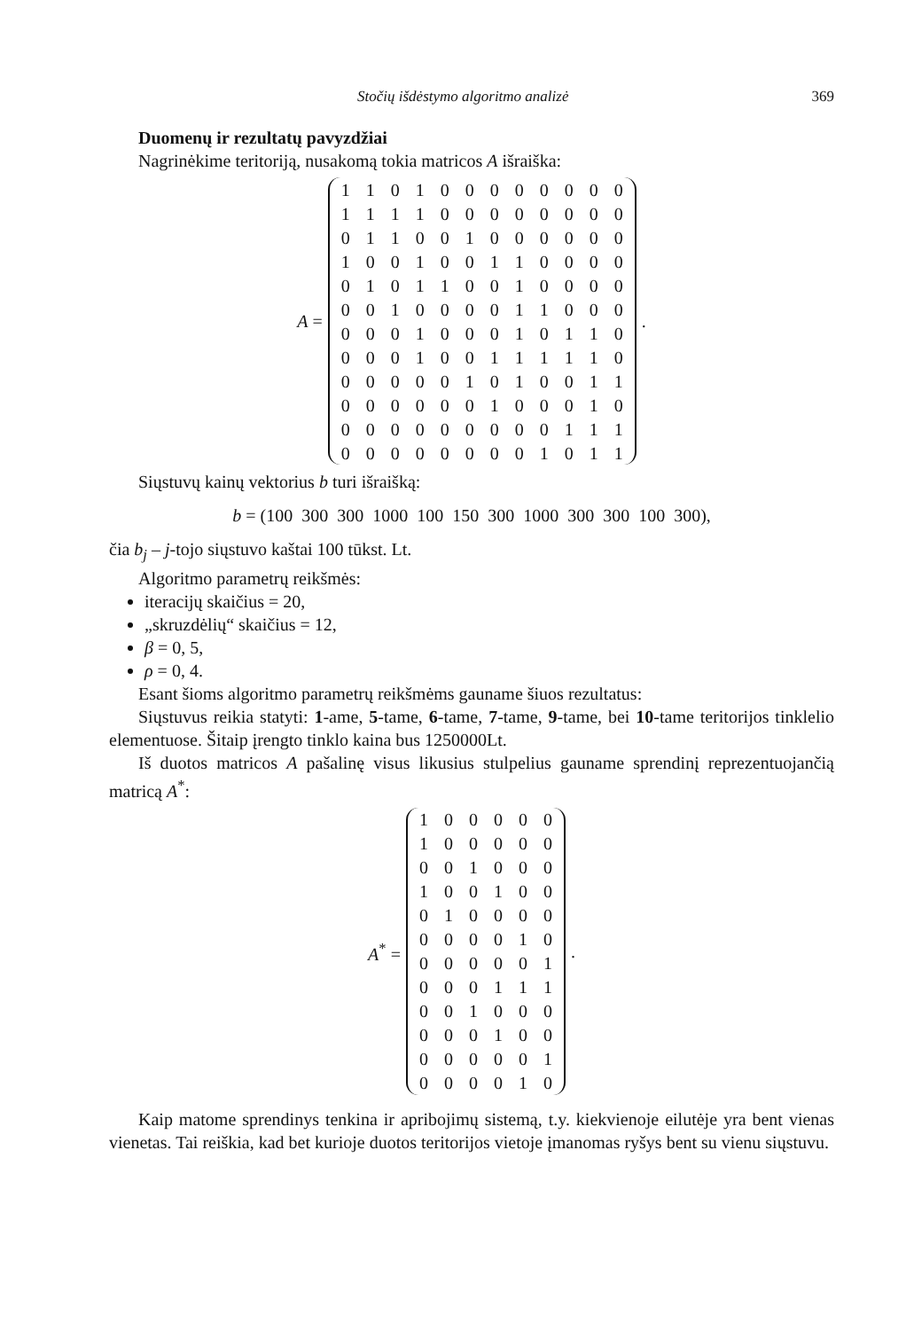Stočių išdėstymo algoritmo analizė 369
Duomenų ir rezultatų pavyzdžiai
Nagrinėkime teritoriją, nusakomą tokia matricos A išraiška:
A =
| 1 | 1 | 0 | 1 | 0 | 0 | 0 | 0 | 0 | 0 | 0 | 0 |
| 1 | 1 | 1 | 1 | 0 | 0 | 0 | 0 | 0 | 0 | 0 | 0 |
| 0 | 1 | 1 | 0 | 0 | 1 | 0 | 0 | 0 | 0 | 0 | 0 |
| 1 | 0 | 0 | 1 | 0 | 0 | 1 | 1 | 0 | 0 | 0 | 0 |
| 0 | 1 | 0 | 1 | 1 | 0 | 0 | 1 | 0 | 0 | 0 | 0 |
| 0 | 0 | 1 | 0 | 0 | 0 | 0 | 1 | 1 | 0 | 0 | 0 |
| 0 | 0 | 0 | 1 | 0 | 0 | 0 | 1 | 0 | 1 | 1 | 0 |
| 0 | 0 | 0 | 1 | 0 | 0 | 1 | 1 | 1 | 1 | 1 | 0 |
| 0 | 0 | 0 | 0 | 0 | 1 | 0 | 1 | 0 | 0 | 1 | 1 |
| 0 | 0 | 0 | 0 | 0 | 0 | 1 | 0 | 0 | 0 | 1 | 0 |
| 0 | 0 | 0 | 0 | 0 | 0 | 0 | 0 | 0 | 1 | 1 | 1 |
| 0 | 0 | 0 | 0 | 0 | 0 | 0 | 0 | 1 | 0 | 1 | 1 |
.
Siųstuvų kainų vektorius b turi išraišką:
b = (100 300 300 1000 100 150 300 1000 300 300 100 300),
čia b<sub>j</sub> – j-tojo siųstuvo kaštai 100 tūkst. Lt.
Algoritmo parametrų reikšmės:
iteracijų skaičius = 20,
„skruzdėlių“ skaičius = 12,
β = 0, 5,
ρ = 0, 4.
Esant šioms algoritmo parametrų reikšmėms gauname šiuos rezultatus:
Siųstuvus reikia statyti: 1-ame, 5-tame, 6-tame, 7-tame, 9-tame, bei 10-tame teritorijos tinklelio elementuose. Šitaip įrengto tinklo kaina bus 1250000Lt.
Iš duotos matricos A pašalinę visus likusius stulpelius gauname sprendinį reprezentuojančią matricą A<sup>*</sup>:
A<sup>*</sup> =
| 1 | 0 | 0 | 0 | 0 | 0 |
| 1 | 0 | 0 | 0 | 0 | 0 |
| 0 | 0 | 1 | 0 | 0 | 0 |
| 1 | 0 | 0 | 1 | 0 | 0 |
| 0 | 1 | 0 | 0 | 0 | 0 |
| 0 | 0 | 0 | 0 | 1 | 0 |
| 0 | 0 | 0 | 0 | 0 | 1 |
| 0 | 0 | 0 | 1 | 1 | 1 |
| 0 | 0 | 1 | 0 | 0 | 0 |
| 0 | 0 | 0 | 1 | 0 | 0 |
| 0 | 0 | 0 | 0 | 0 | 1 |
| 0 | 0 | 0 | 0 | 1 | 0 |
.
Kaip matome sprendinys tenkina ir apribojimų sistemą, t.y. kiekvienoje eilutėje yra bent vienas vienetas. Tai reiškia, kad bet kurioje duotos teritorijos vietoje įmanomas ryšys bent su vienu siųstuvu.